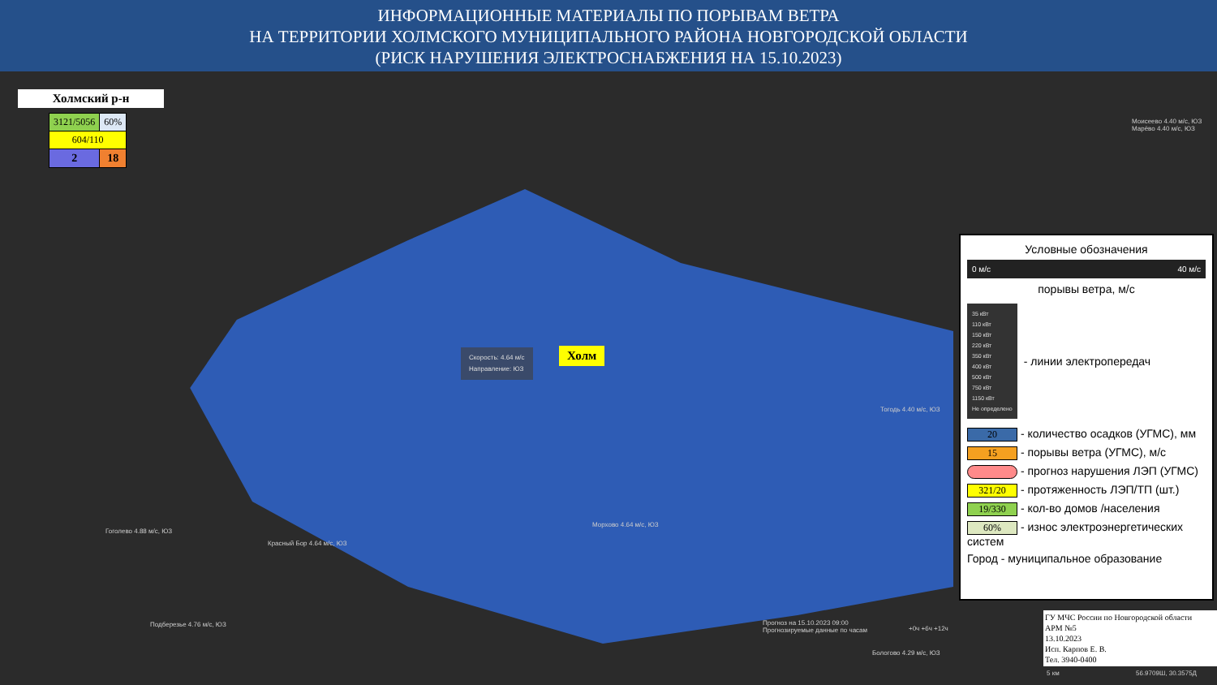ИНФОРМАЦИОННЫЕ МАТЕРИАЛЫ ПО ПОРЫВАМ ВЕТРА
НА ТЕРРИТОРИИ ХОЛМСКОГО МУНИЦИПАЛЬНОГО РАЙОНА НОВГОРОДСКОЙ ОБЛАСТИ
(РИСК НАРУШЕНИЯ ЭЛЕКТРОСНАБЖЕНИЯ НА 15.10.2023)
Холмский р-н
| 3121/5056 | 60% |
| 604/110 | |
| 2 | 18 |
Скорость: 4.64 м/с
Направление: ЮЗ
Холм
Моисеево 4.40 м/с, ЮЗ
Марёво 4.40 м/с, ЮЗ
Тогодь 4.40 м/с, ЮЗ
Гоголево 4.88 м/с, ЮЗ
Красный Бор 4.64 м/с, ЮЗ
Морхово 4.64 м/с, ЮЗ
Подберезье 4.76 м/с, ЮЗ
Бологово 4.29 м/с, ЮЗ
Прогноз на 15.10.2023 09:00
Прогнозируемые данные по часам
+0ч +6ч +12ч
Условные обозначения
0 м/с 40 м/с
порывы ветра, м/с
35 кВт
110 кВт
150 кВт
220 кВт
350 кВт
400 кВт
500 кВт
750 кВт
1150 кВт
Не определено
- линии электропередач
20 - количество осадков (УГМС), мм
15 - порывы ветра (УГМС), м/с
- прогноз нарушения ЛЭП (УГМС)
321/20 - протяженность ЛЭП/ТП (шт.)
19/330 - кол-во домов /населения
60% - износ электроэнергетических систем
Город - муниципальное образование
ГУ МЧС России по Новгородской области
АРМ №5
13.10.2023
Исп. Карпов Е. В.
Тел. 3940-0400
5 км 56.9709Ш, 30.3575Д